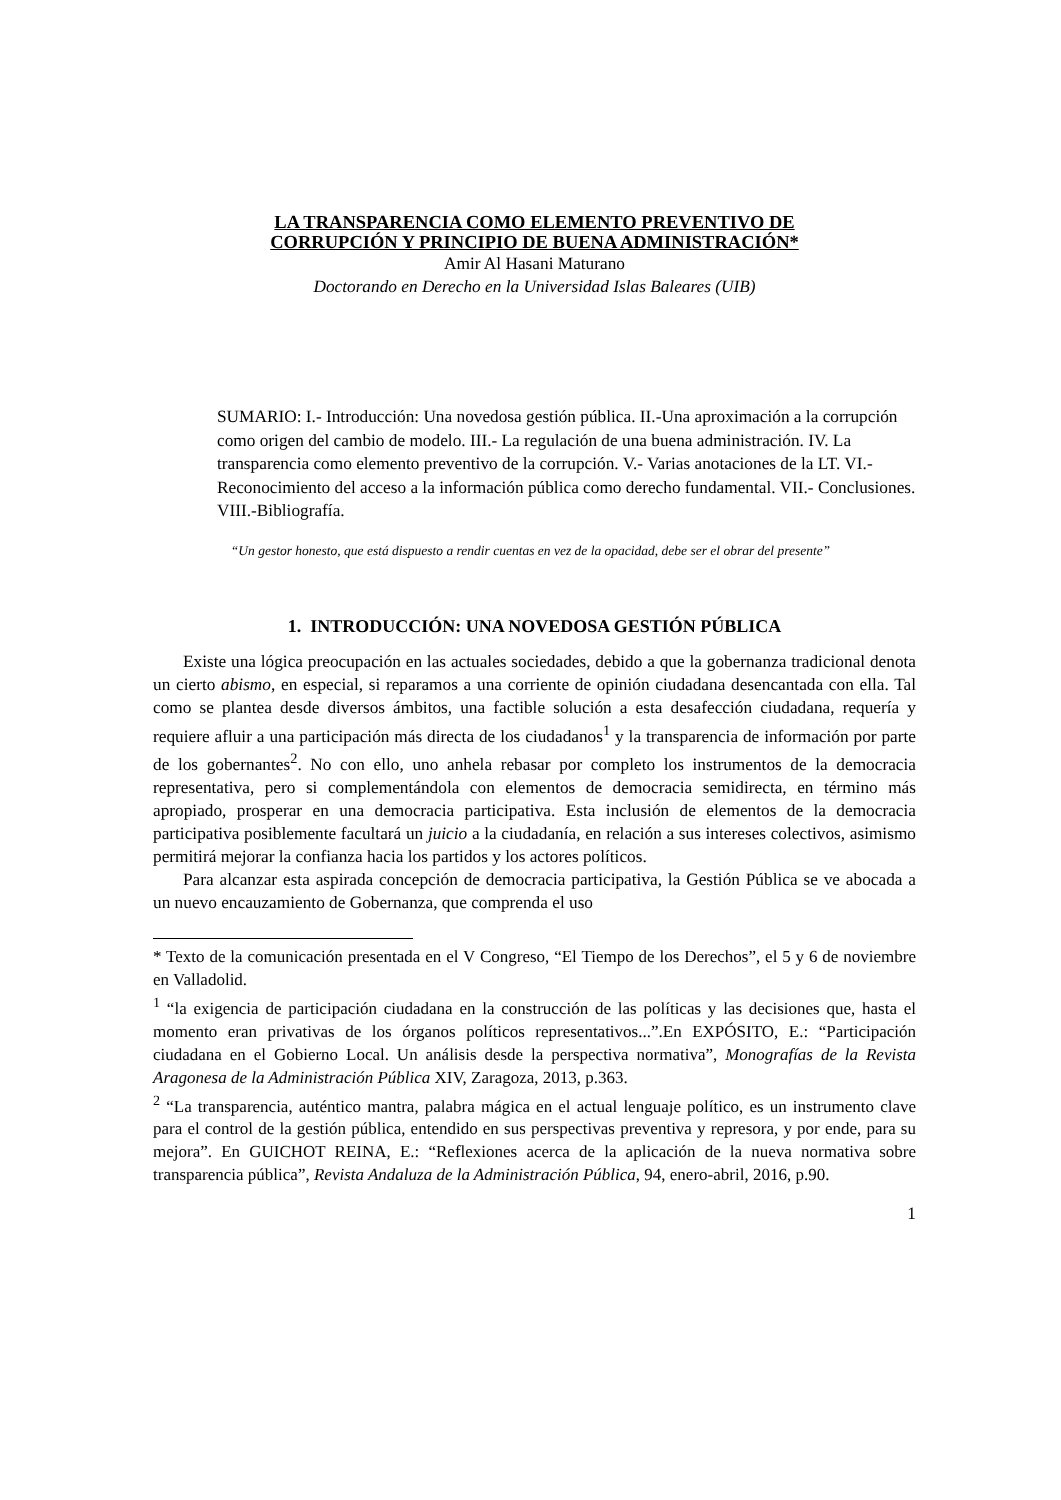LA TRANSPARENCIA COMO ELEMENTO PREVENTIVO DE
CORRUPCIÓN Y PRINCIPIO DE BUENA ADMINISTRACIÓN*
Amir Al Hasani Maturano
Doctorando en Derecho en la Universidad Islas Baleares (UIB)
SUMARIO: I.- Introducción: Una novedosa gestión pública. II.-Una aproximación a la corrupción como origen del cambio de modelo. III.- La regulación de una buena administración. IV. La transparencia como elemento preventivo de la corrupción. V.- Varias anotaciones de la LT. VI.- Reconocimiento del acceso a la información pública como derecho fundamental. VII.- Conclusiones. VIII.-Bibliografía.
“Un gestor honesto, que está dispuesto a rendir cuentas en vez de la opacidad, debe ser el obrar del presente”
1. INTRODUCCIÓN: UNA NOVEDOSA GESTIÓN PÚBLICA
Existe una lógica preocupación en las actuales sociedades, debido a que la gobernanza tradicional denota un cierto abismo, en especial, si reparamos a una corriente de opinión ciudadana desencantada con ella. Tal como se plantea desde diversos ámbitos, una factible solución a esta desafección ciudadana, requería y requiere afluir a una participación más directa de los ciudadanos<sup>1</sup> y la transparencia de información por parte de los gobernantes<sup>2</sup>. No con ello, uno anhela rebasar por completo los instrumentos de la democracia representativa, pero si complementándola con elementos de democracia semidirecta, en término más apropiado, prosperar en una democracia participativa. Esta inclusión de elementos de la democracia participativa posiblemente facultará un juicio a la ciudadanía, en relación a sus intereses colectivos, asimismo permitirá mejorar la confianza hacia los partidos y los actores políticos.
Para alcanzar esta aspirada concepción de democracia participativa, la Gestión Pública se ve abocada a un nuevo encauzamiento de Gobernanza, que comprenda el uso
* Texto de la comunicación presentada en el V Congreso, “El Tiempo de los Derechos”, el 5 y 6 de noviembre en Valladolid.
<sup>1</sup> “la exigencia de participación ciudadana en la construcción de las políticas y las decisiones que, hasta el momento eran privativas de los órganos políticos representativos...”.En EXPÓSITO, E.: “Participación ciudadana en el Gobierno Local. Un análisis desde la perspectiva normativa”, Monografías de la Revista Aragonesa de la Administración Pública XIV, Zaragoza, 2013, p.363.
<sup>2</sup> “La transparencia, auténtico mantra, palabra mágica en el actual lenguaje político, es un instrumento clave para el control de la gestión pública, entendido en sus perspectivas preventiva y represora, y por ende, para su mejora”. En GUICHOT REINA, E.: “Reflexiones acerca de la aplicación de la nueva normativa sobre transparencia pública”, Revista Andaluza de la Administración Pública, 94, enero-abril, 2016, p.90.
1